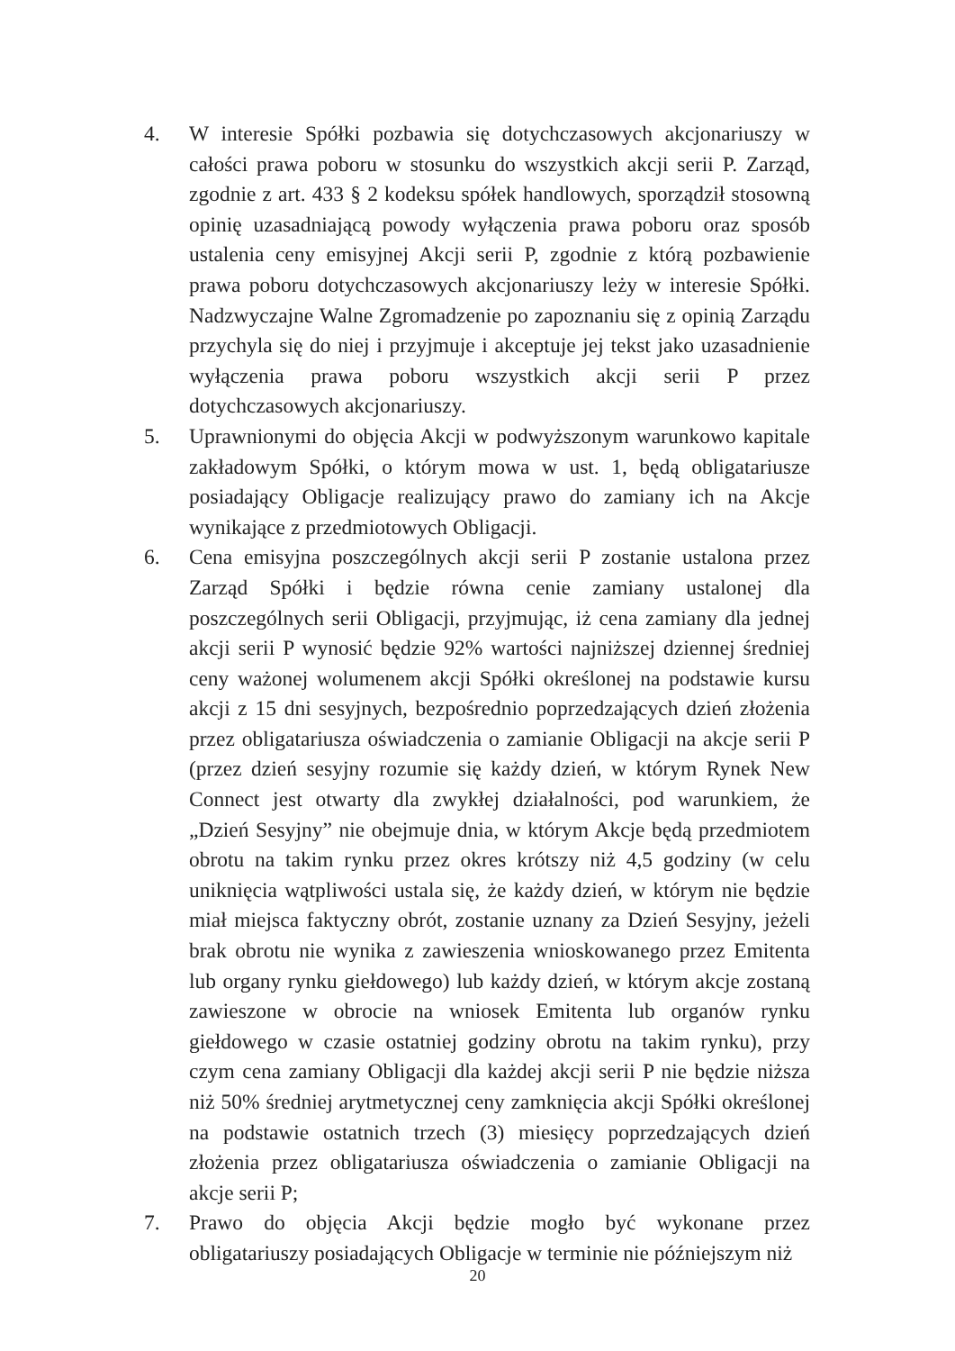4. W interesie Spółki pozbawia się dotychczasowych akcjonariuszy w całości prawa poboru w stosunku do wszystkich akcji serii P. Zarząd, zgodnie z art. 433 § 2 kodeksu spółek handlowych, sporządził stosowną opinię uzasadniającą powody wyłączenia prawa poboru oraz sposób ustalenia ceny emisyjnej Akcji serii P, zgodnie z którą pozbawienie prawa poboru dotychczasowych akcjonariuszy leży w interesie Spółki. Nadzwyczajne Walne Zgromadzenie po zapoznaniu się z opinią Zarządu przychyla się do niej i przyjmuje i akceptuje jej tekst jako uzasadnienie wyłączenia prawa poboru wszystkich akcji serii P przez dotychczasowych akcjonariuszy.
5. Uprawnionymi do objęcia Akcji w podwyższonym warunkowo kapitale zakładowym Spółki, o którym mowa w ust. 1, będą obligatariusze posiadający Obligacje realizujący prawo do zamiany ich na Akcje wynikające z przedmiotowych Obligacji.
6. Cena emisyjna poszczególnych akcji serii P zostanie ustalona przez Zarząd Spółki i będzie równa cenie zamiany ustalonej dla poszczególnych serii Obligacji, przyjmując, iż cena zamiany dla jednej akcji serii P wynosić będzie 92% wartości najniższej dziennej średniej ceny ważonej wolumenem akcji Spółki określonej na podstawie kursu akcji z 15 dni sesyjnych, bezpośrednio poprzedzających dzień złożenia przez obligatariusza oświadczenia o zamianie Obligacji na akcje serii P (przez dzień sesyjny rozumie się każdy dzień, w którym Rynek New Connect jest otwarty dla zwykłej działalności, pod warunkiem, że „Dzień Sesyjny” nie obejmuje dnia, w którym Akcje będą przedmiotem obrotu na takim rynku przez okres krótszy niż 4,5 godziny (w celu uniknięcia wątpliwości ustala się, że każdy dzień, w którym nie będzie miał miejsca faktyczny obrót, zostanie uznany za Dzień Sesyjny, jeżeli brak obrotu nie wynika z zawieszenia wnioskowanego przez Emitenta lub organy rynku giełdowego) lub każdy dzień, w którym akcje zostaną zawieszone w obrocie na wniosek Emitenta lub organów rynku giełdowego w czasie ostatniej godziny obrotu na takim rynku), przy czym cena zamiany Obligacji dla każdej akcji serii P nie będzie niższa niż 50% średniej arytmetycznej ceny zamknięcia akcji Spółki określonej na podstawie ostatnich trzech (3) miesięcy poprzedzających dzień złożenia przez obligatariusza oświadczenia o zamianie Obligacji na akcje serii P;
7. Prawo do objęcia Akcji będzie mogło być wykonane przez obligatariuszy posiadających Obligacje w terminie nie późniejszym niż
20